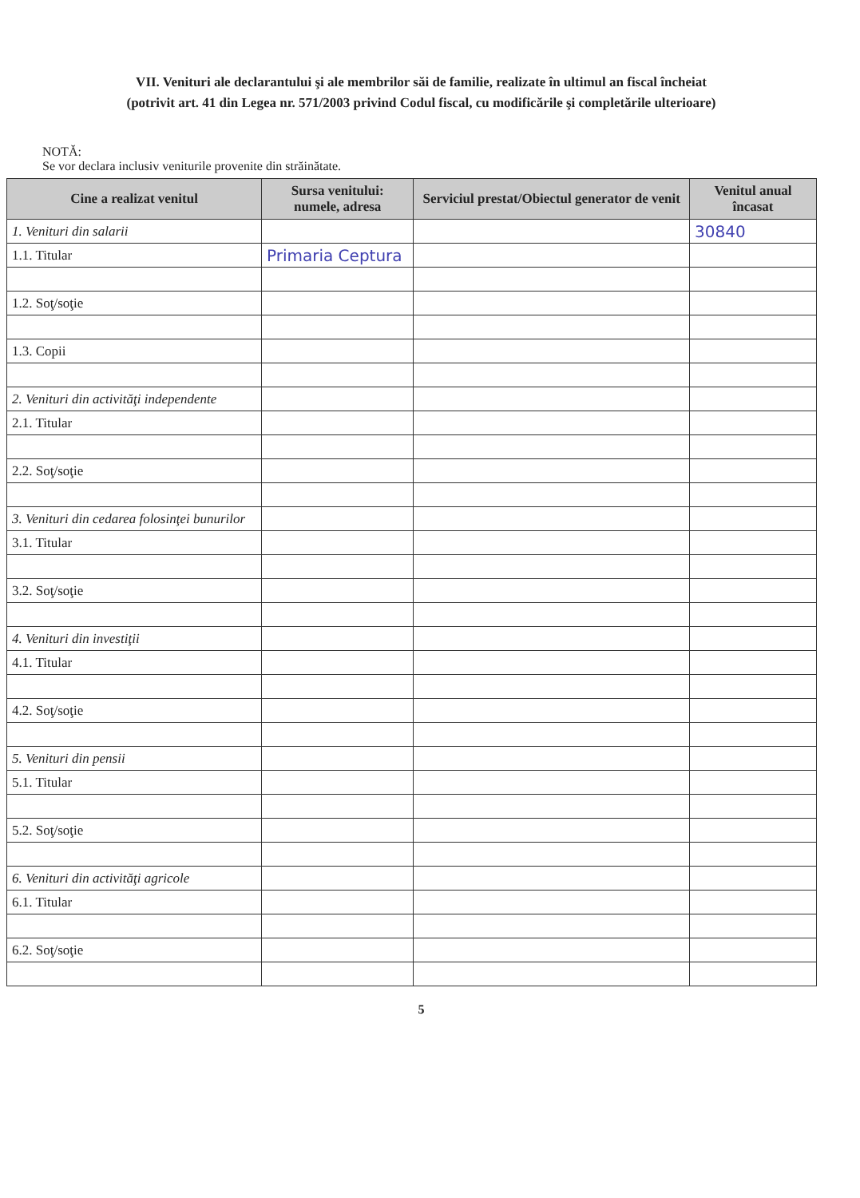VII. Venituri ale declarantului şi ale membrilor săi de familie, realizate în ultimul an fiscal încheiat
(potrivit art. 41 din Legea nr. 571/2003 privind Codul fiscal, cu modificările şi completările ulterioare)
NOTĂ:
Se vor declara inclusiv veniturile provenite din străinătate.
| Cine a realizat venitul | Sursa venitului: numele, adresa | Serviciul prestat/Obiectul generator de venit | Venitul anual încasat |
| --- | --- | --- | --- |
| 1. Venituri din salarii | | | 30840 |
| 1.1. Titular | Primaria Ceptura | | |
| 1.2. Soţ/soţie | | | |
| 1.3. Copii | | | |
| 2. Venituri din activităţi independente | | | |
| 2.1. Titular | | | |
| 2.2. Soţ/soţie | | | |
| 3. Venituri din cedarea folosinţei bunurilor | | | |
| 3.1. Titular | | | |
| 3.2. Soţ/soţie | | | |
| 4. Venituri din investiţii | | | |
| 4.1. Titular | | | |
| 4.2. Soţ/soţie | | | |
| 5. Venituri din pensii | | | |
| 5.1. Titular | | | |
| 5.2. Soţ/soţie | | | |
| 6. Venituri din activităţi agricole | | | |
| 6.1. Titular | | | |
| 6.2. Soţ/soţie | | | |
5